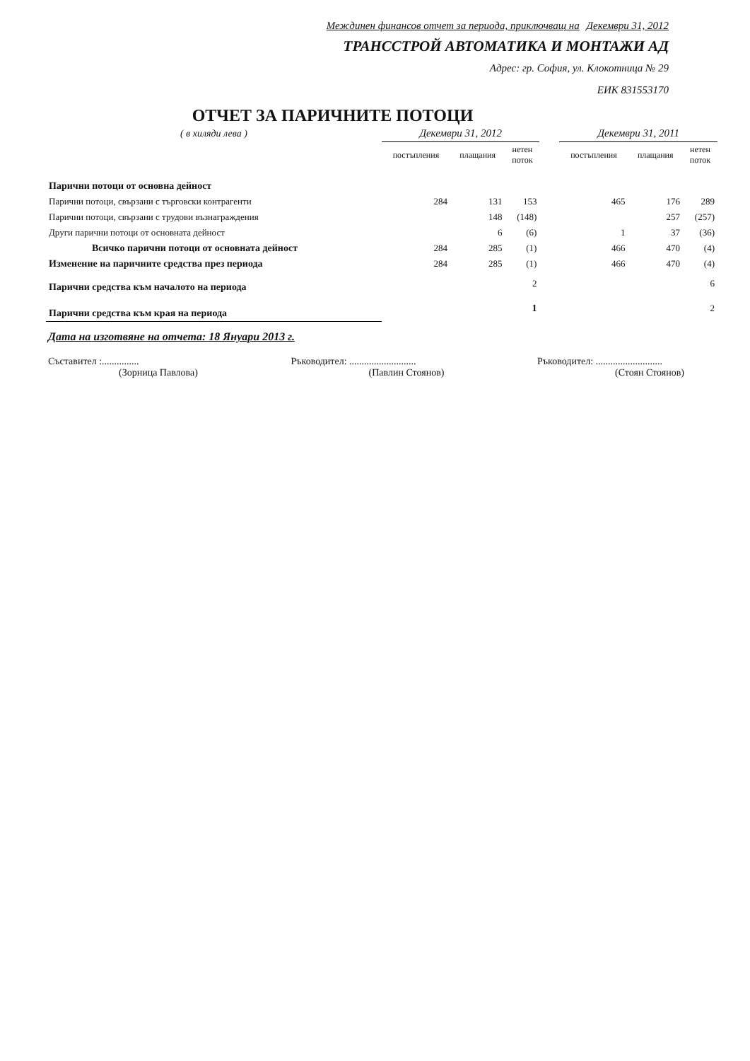Междинен финансов отчет за периода, приключващ на Декември 31, 2012
ТРАНССТРОЙ АВТОМАТИКА И МОНТАЖИ АД
Адрес: гр. София, ул. Клокотница № 29
ЕИК 831553170
ОТЧЕТ ЗА ПАРИЧНИТЕ ПОТОЦИ
| ( в хиляди лева ) | Декември 31, 2012 | | | | Декември 31, 2011 | | |
| | постъпления | плащания | нетен поток | | постъпления | плащания | нетен поток |
| Парични потоци от основна дейност | | | | | | | |
| Парични потоци, свързани с търговски контрагенти | 284 | 131 | 153 | | 465 | 176 | 289 |
| Парични потоци, свързани с трудови възнаграждения | | 148 | (148) | | | 257 | (257) |
| Други парични потоци от основната дейност | | 6 | (6) | | 1 | 37 | (36) |
| Всичко парични потоци от основната дейност | 284 | 285 | (1) | | 466 | 470 | (4) |
| Изменение на паричните средства през периода | 284 | 285 | (1) | | 466 | 470 | (4) |
| Парични средства към началото на периода | | | 2 | | | | 6 |
| Парични средства към края на периода | | | 1 | | | | 2 |
Дата на изготвяне на отчета: 18 Януари 2013 г.
Съставител :...............
(Зорница Павлова)
Ръководител: ...........................
(Павлин Стоянов)
Ръководител: ...........................
(Стоян Стоянов)